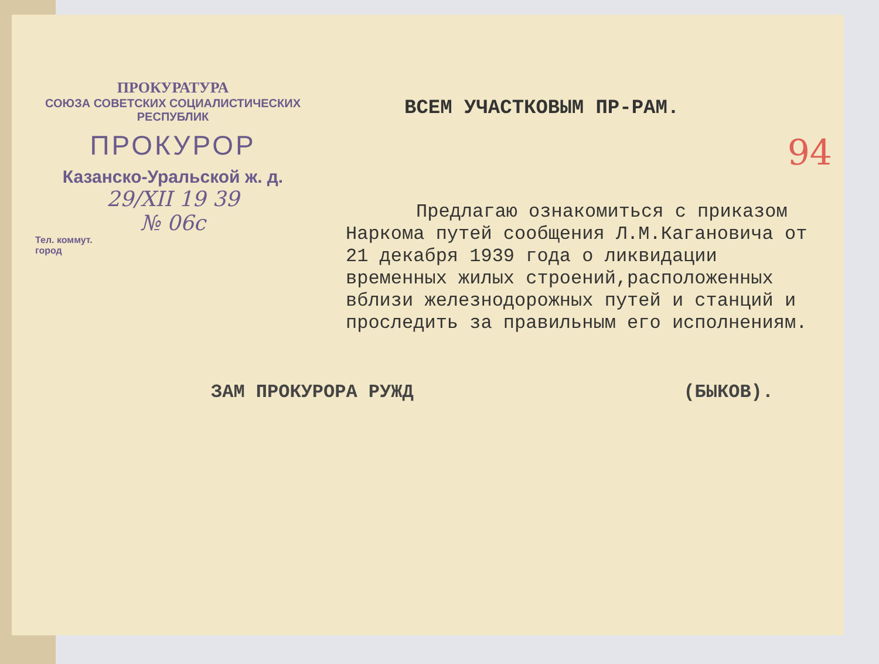94
ПРОКУРАТУРА
СОЮЗА СОВЕТСКИХ СОЦИАЛИСТИЧЕСКИХ
РЕСПУБЛИК
ПРОКУРОР
Казанско-Уральской ж. д.
29/XII 19 39
№ 06с
Тел. коммут.
город
ВСЕМ УЧАСТКОВЫМ ПР-РАМ.
Предлагаю ознакомиться с приказом Наркома путей сообщения Л.М.Кагановича от 21 декабря 1939 года о ликвидации временных жилых строений,расположенных вблизи железнодорожных путей и станций и проследить за правильным его исполнениям.
ЗАМ ПРОКУРОРА РУЖД (БЫКОВ).